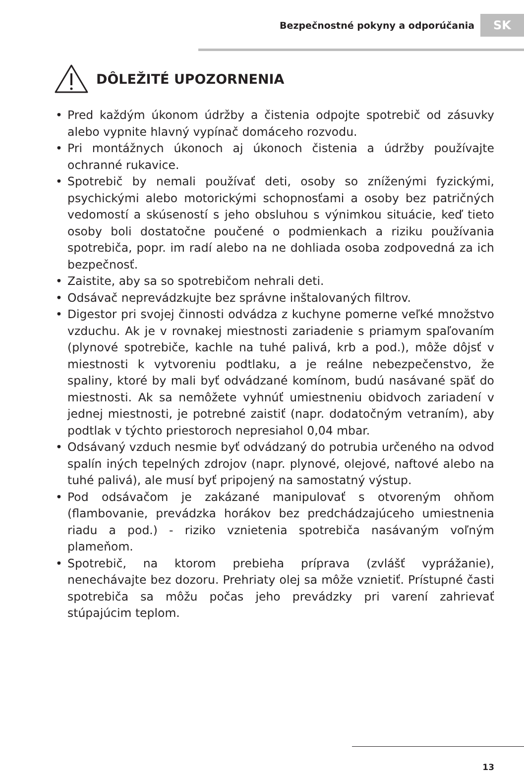Bezpečnostné pokyny a odporúčania
SK
DÔLEŽITÉ UPOZORNENIA
• Pred každým úkonom údržby a čistenia odpojte spotrebič od zásuvky alebo vypnite hlavný vypínač domáceho rozvodu.
• Pri montážnych úkonoch aj úkonoch čistenia a údržby používajte ochranné rukavice.
• Spotrebič by nemali používať deti, osoby so zníženými fyzickými, psychickými alebo motorickými schopnosťami a osoby bez patričných vedomostí a skúseností s jeho obsluhou s výnimkou situácie, keď tieto osoby boli dostatočne poučené o podmienkach a riziku používania spotrebiča, popr. im radí alebo na ne dohliada osoba zodpovedná za ich bezpečnosť.
• Zaistite, aby sa so spotrebičom nehrali deti.
• Odsávač neprevádzkujte bez správne inštalovaných filtrov.
• Digestor pri svojej činnosti odvádza z kuchyne pomerne veľké množstvo vzduchu. Ak je v rovnakej miestnosti zariadenie s priamym spaľovaním (plynové spotrebiče, kachle na tuhé palivá, krb a pod.), môže dôjsť v miestnosti k vytvoreniu podtlaku, a je reálne nebezpečenstvo, že spaliny, ktoré by mali byť odvádzané komínom, budú nasávané späť do miestnosti. Ak sa nemôžete vyhnúť umiestneniu obidvoch zariadení v jednej miestnosti, je potrebné zaistiť (napr. dodatočným vetraním), aby podtlak v týchto priestoroch nepresiahol 0,04 mbar.
• Odsávaný vzduch nesmie byť odvádzaný do potrubia určeného na odvod spalín iných tepelných zdrojov (napr. plynové, olejové, naftové alebo na tuhé palivá), ale musí byť pripojený na samostatný výstup.
• Pod odsávačom je zakázané manipulovať s otvoreným ohňom (flambovanie, prevádzka horákov bez predchádzajúceho umiestnenia riadu a pod.) - riziko vznietenia spotrebiča nasávaným voľným plameňom.
• Spotrebič, na ktorom prebieha príprava (zvlášť vyprážanie), nenechávajte bez dozoru. Prehriaty olej sa môže vznietiť. Prístupné časti spotrebiča sa môžu počas jeho prevádzky pri varení zahrievať stúpajúcim teplom.
13